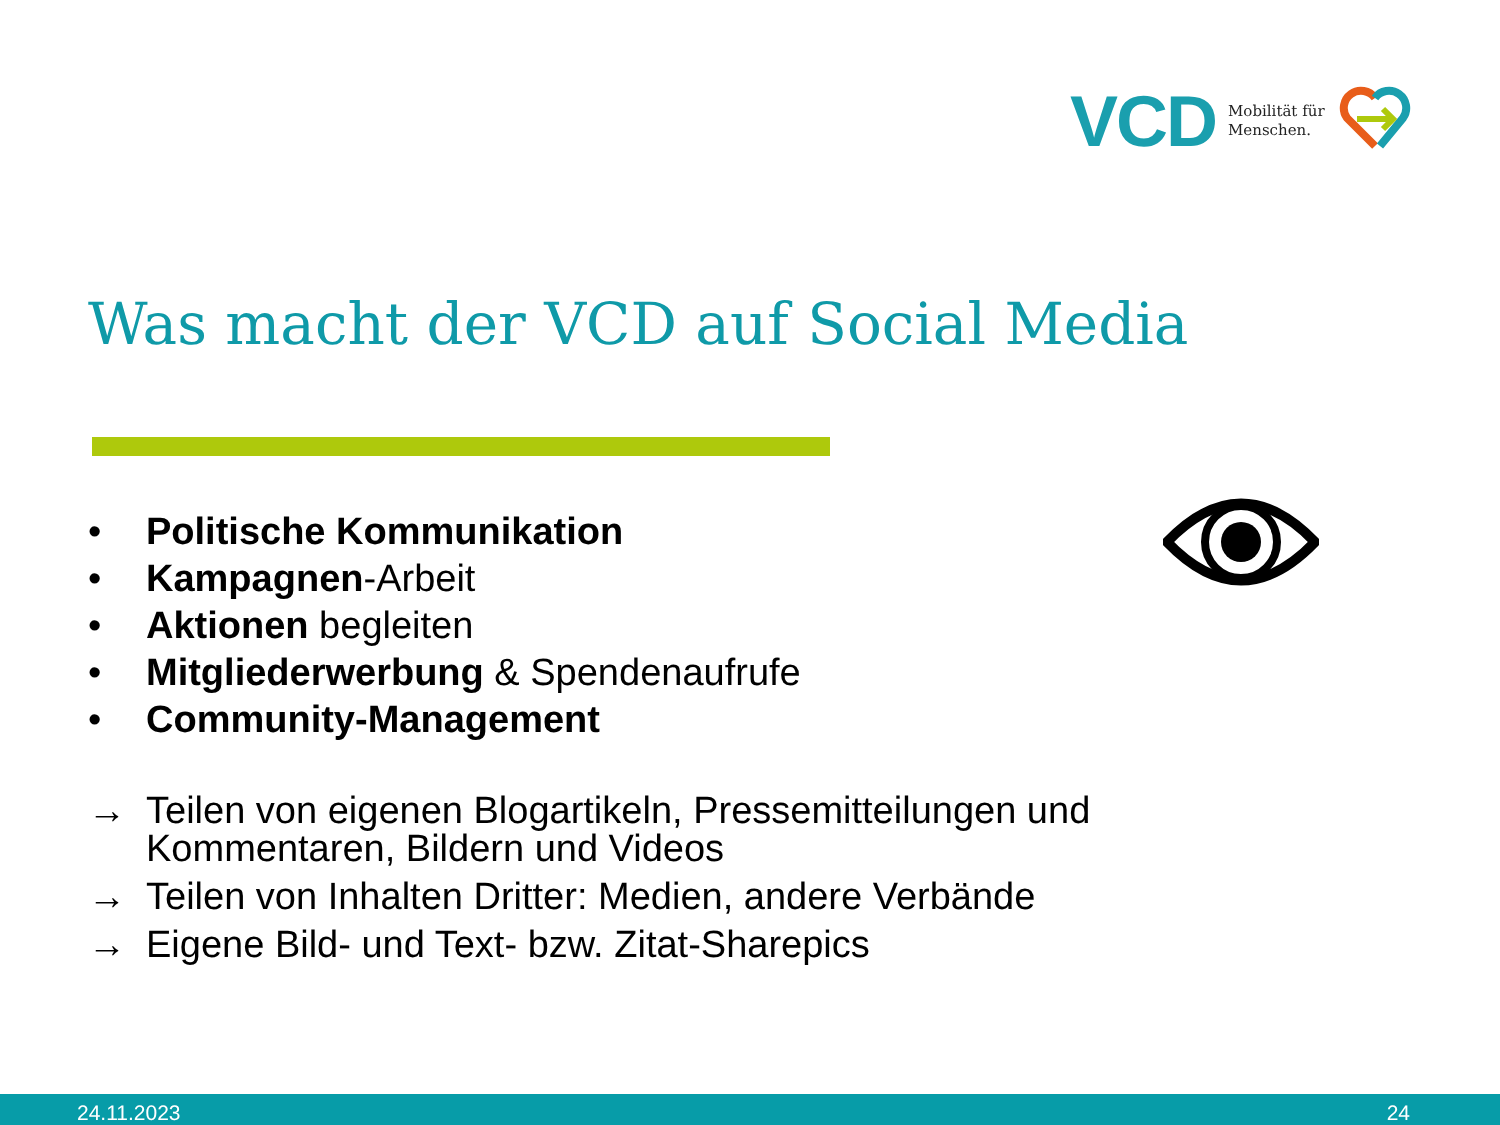VCD Mobilität für
Menschen.
Was macht der VCD auf Social Media
• Politische Kommunikation
• Kampagnen-Arbeit
• Aktionen begleiten
• Mitgliederwerbung & Spendenaufrufe
• Community-Management
→ Teilen von eigenen Blogartikeln, Pressemitteilungen und
Kommentaren, Bildern und Videos
→ Teilen von Inhalten Dritter: Medien, andere Verbände
→ Eigene Bild- und Text- bzw. Zitat-Sharepics
24.11.2023 24